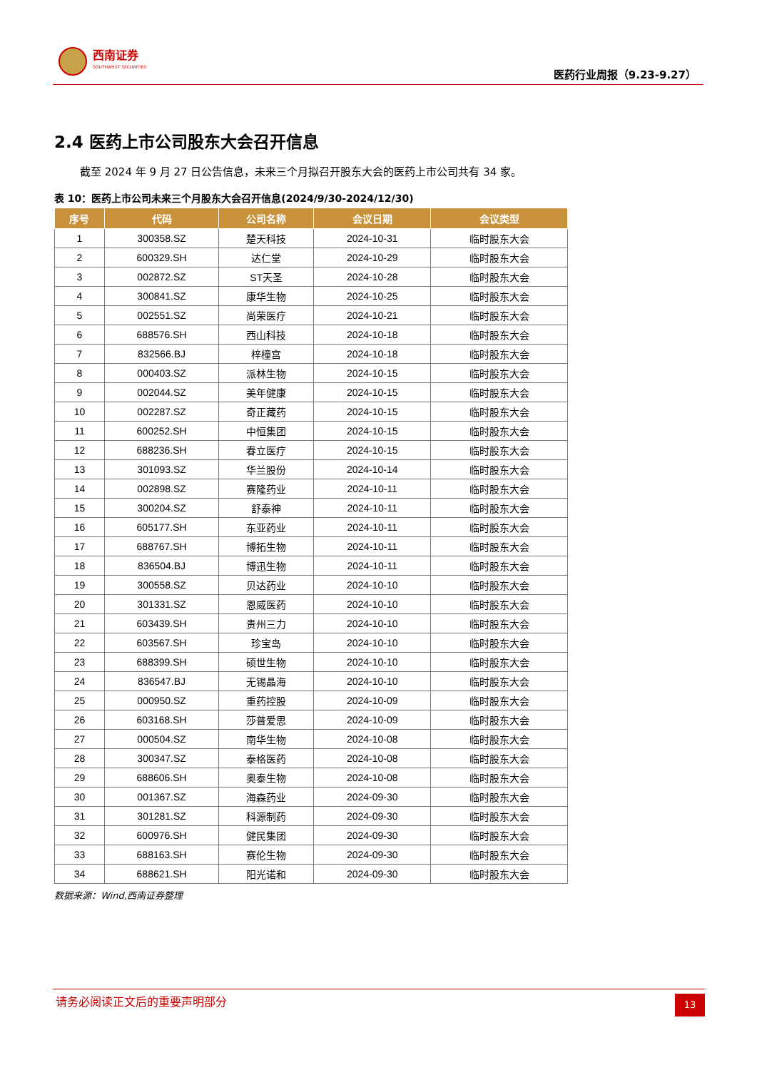西南证券
SOUTHWEST SECURITIES
医药行业周报（9.23-9.27）
2.4 医药上市公司股东大会召开信息
截至 2024 年 9 月 27 日公告信息，未来三个月拟召开股东大会的医药上市公司共有 34 家。
表 10：医药上市公司未来三个月股东大会召开信息(2024/9/30-2024/12/30)
| 序号 | 代码 | 公司名称 | 会议日期 | 会议类型 |
| --- | --- | --- | --- | --- |
| 1 | 300358.SZ | 楚天科技 | 2024-10-31 | 临时股东大会 |
| 2 | 600329.SH | 达仁堂 | 2024-10-29 | 临时股东大会 |
| 3 | 002872.SZ | ST天圣 | 2024-10-28 | 临时股东大会 |
| 4 | 300841.SZ | 康华生物 | 2024-10-25 | 临时股东大会 |
| 5 | 002551.SZ | 尚荣医疗 | 2024-10-21 | 临时股东大会 |
| 6 | 688576.SH | 西山科技 | 2024-10-18 | 临时股东大会 |
| 7 | 832566.BJ | 梓橦宫 | 2024-10-18 | 临时股东大会 |
| 8 | 000403.SZ | 派林生物 | 2024-10-15 | 临时股东大会 |
| 9 | 002044.SZ | 美年健康 | 2024-10-15 | 临时股东大会 |
| 10 | 002287.SZ | 奇正藏药 | 2024-10-15 | 临时股东大会 |
| 11 | 600252.SH | 中恒集团 | 2024-10-15 | 临时股东大会 |
| 12 | 688236.SH | 春立医疗 | 2024-10-15 | 临时股东大会 |
| 13 | 301093.SZ | 华兰股份 | 2024-10-14 | 临时股东大会 |
| 14 | 002898.SZ | 赛隆药业 | 2024-10-11 | 临时股东大会 |
| 15 | 300204.SZ | 舒泰神 | 2024-10-11 | 临时股东大会 |
| 16 | 605177.SH | 东亚药业 | 2024-10-11 | 临时股东大会 |
| 17 | 688767.SH | 博拓生物 | 2024-10-11 | 临时股东大会 |
| 18 | 836504.BJ | 博迅生物 | 2024-10-11 | 临时股东大会 |
| 19 | 300558.SZ | 贝达药业 | 2024-10-10 | 临时股东大会 |
| 20 | 301331.SZ | 恩威医药 | 2024-10-10 | 临时股东大会 |
| 21 | 603439.SH | 贵州三力 | 2024-10-10 | 临时股东大会 |
| 22 | 603567.SH | 珍宝岛 | 2024-10-10 | 临时股东大会 |
| 23 | 688399.SH | 硕世生物 | 2024-10-10 | 临时股东大会 |
| 24 | 836547.BJ | 无锡晶海 | 2024-10-10 | 临时股东大会 |
| 25 | 000950.SZ | 重药控股 | 2024-10-09 | 临时股东大会 |
| 26 | 603168.SH | 莎普爱思 | 2024-10-09 | 临时股东大会 |
| 27 | 000504.SZ | 南华生物 | 2024-10-08 | 临时股东大会 |
| 28 | 300347.SZ | 泰格医药 | 2024-10-08 | 临时股东大会 |
| 29 | 688606.SH | 奥泰生物 | 2024-10-08 | 临时股东大会 |
| 30 | 001367.SZ | 海森药业 | 2024-09-30 | 临时股东大会 |
| 31 | 301281.SZ | 科源制药 | 2024-09-30 | 临时股东大会 |
| 32 | 600976.SH | 健民集团 | 2024-09-30 | 临时股东大会 |
| 33 | 688163.SH | 赛伦生物 | 2024-09-30 | 临时股东大会 |
| 34 | 688621.SH | 阳光诺和 | 2024-09-30 | 临时股东大会 |
数据来源：Wind,西南证券整理
请务必阅读正文后的重要声明部分 13